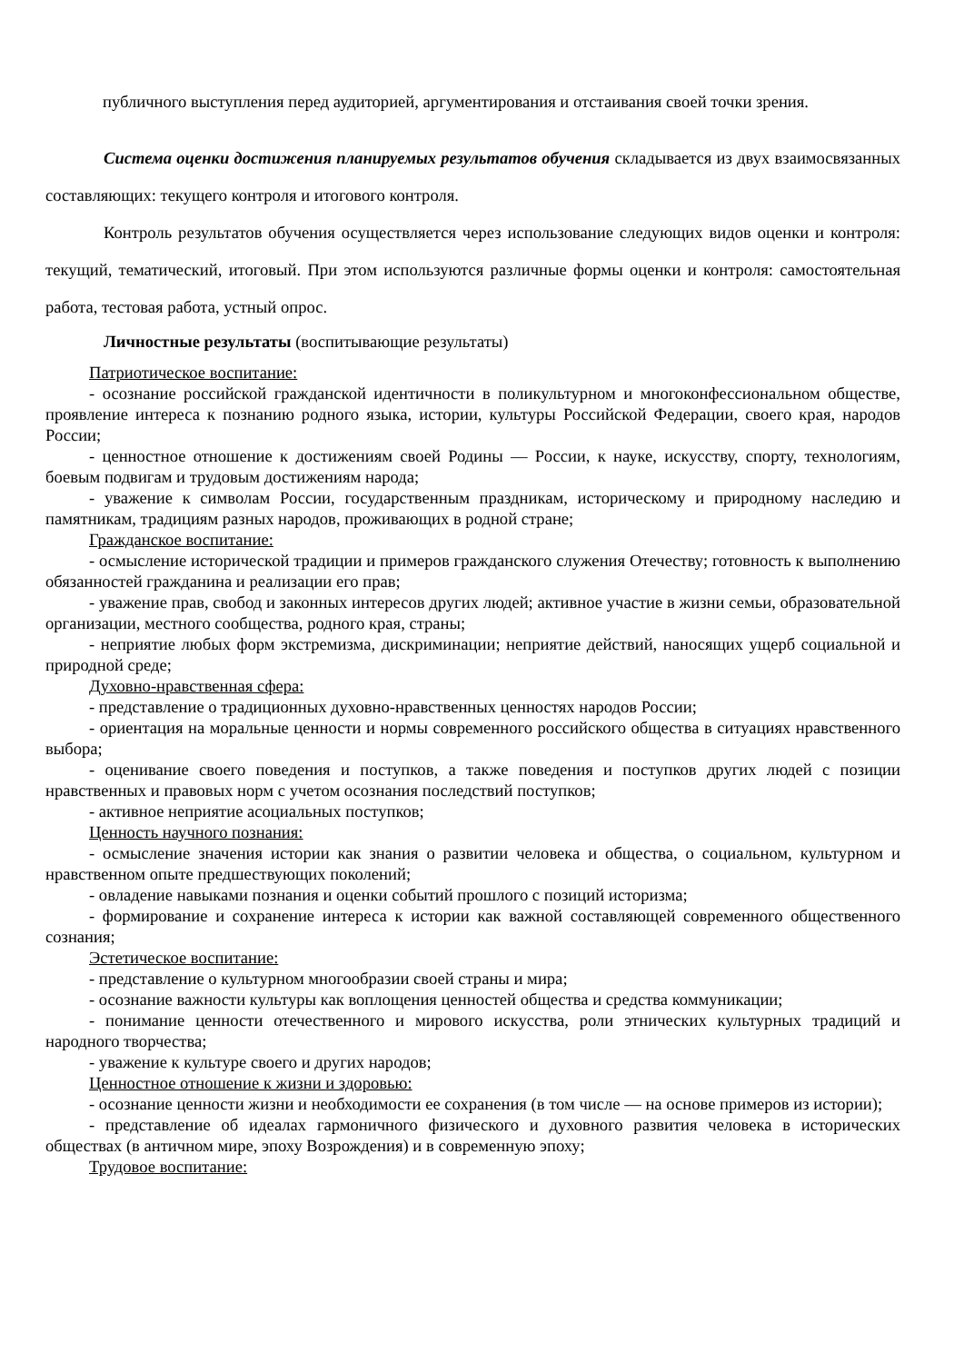публичного выступления перед аудиторией, аргументирования и отстаивания своей точки зрения.
Система оценки достижения планируемых результатов обучения складывается из двух взаимосвязанных составляющих: текущего контроля и итогового контроля.
Контроль результатов обучения осуществляется через использование следующих видов оценки и контроля: текущий, тематический, итоговый. При этом используются различные формы оценки и контроля: самостоятельная работа, тестовая работа, устный опрос.
Личностные результаты (воспитывающие результаты)
Патриотическое воспитание:
- осознание российской гражданской идентичности в поликультурном и многоконфессиональном обществе, проявление интереса к познанию родного языка, истории, культуры Российской Федерации, своего края, народов России;
- ценностное отношение к достижениям своей Родины — России, к науке, искусству, спорту, технологиям, боевым подвигам и трудовым достижениям народа;
- уважение к символам России, государственным праздникам, историческому и природному наследию и памятникам, традициям разных народов, проживающих в родной стране;
Гражданское воспитание:
- осмысление исторической традиции и примеров гражданского служения Отечеству; готовность к выполнению обязанностей гражданина и реализации его прав;
- уважение прав, свобод и законных интересов других людей; активное участие в жизни семьи, образовательной организации, местного сообщества, родного края, страны;
- неприятие любых форм экстремизма, дискриминации; неприятие действий, наносящих ущерб социальной и природной среде;
Духовно-нравственная сфера:
- представление о традиционных духовно-нравственных ценностях народов России;
- ориентация на моральные ценности и нормы современного российского общества в ситуациях нравственного выбора;
- оценивание своего поведения и поступков, а также поведения и поступков других людей с позиции нравственных и правовых норм с учетом осознания последствий поступков;
- активное неприятие асоциальных поступков;
Ценность научного познания:
- осмысление значения истории как знания о развитии человека и общества, о социальном, культурном и нравственном опыте предшествующих поколений;
- овладение навыками познания и оценки событий прошлого с позиций историзма;
- формирование и сохранение интереса к истории как важной составляющей современного общественного сознания;
Эстетическое воспитание:
- представление о культурном многообразии своей страны и мира;
- осознание важности культуры как воплощения ценностей общества и средства коммуникации;
- понимание ценности отечественного и мирового искусства, роли этнических культурных традиций и народного творчества;
- уважение к культуре своего и других народов;
Ценностное отношение к жизни и здоровью:
- осознание ценности жизни и необходимости ее сохранения (в том числе — на основе примеров из истории);
- представление об идеалах гармоничного физического и духовного развития человека в исторических обществах (в античном мире, эпоху Возрождения) и в современную эпоху;
Трудовое воспитание: